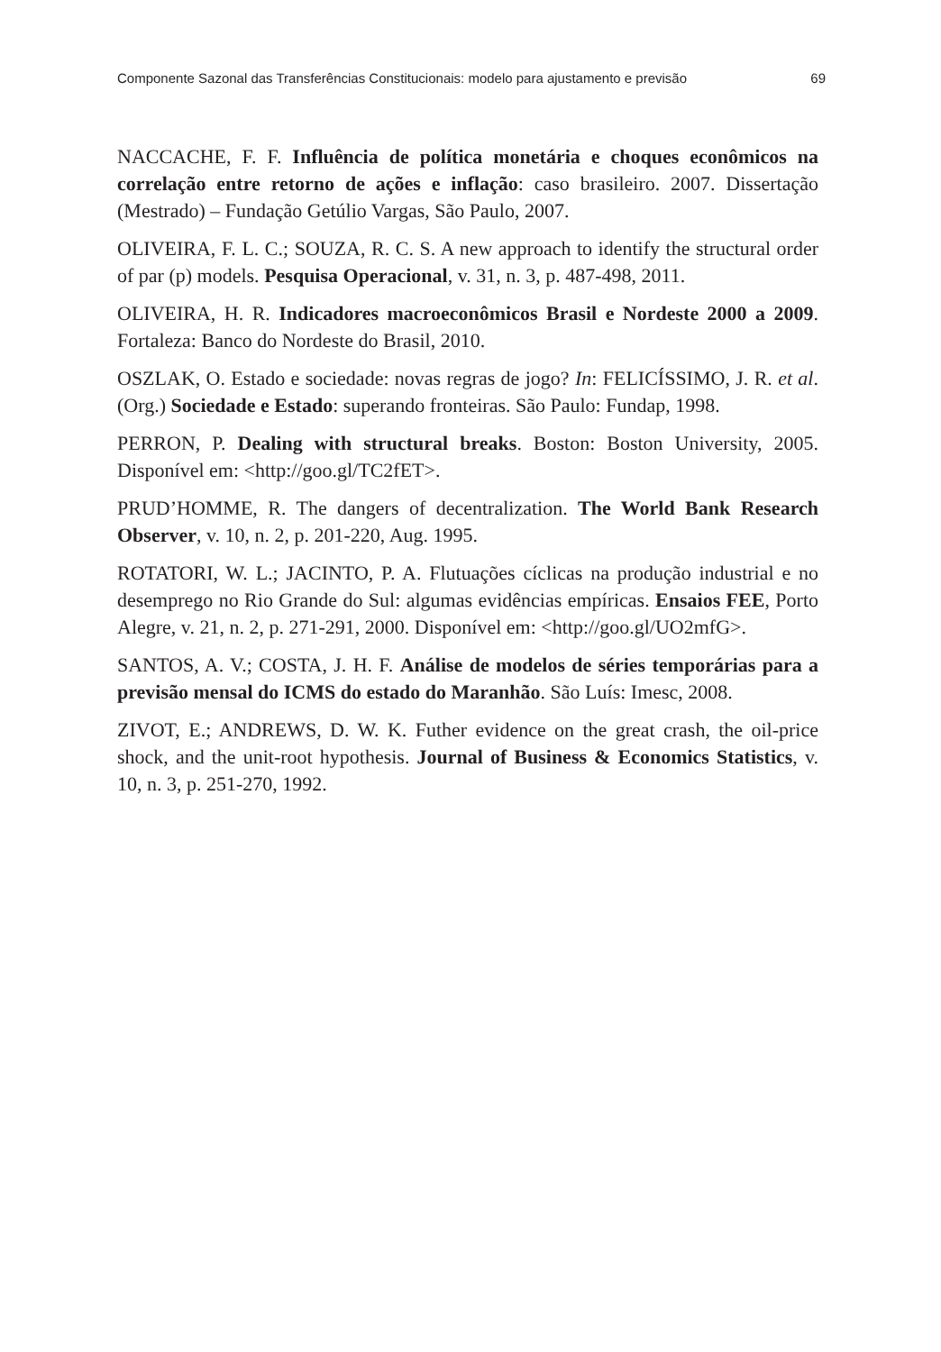Componente Sazonal das Transferências Constitucionais: modelo para ajustamento e previsão 69
NACCACHE, F. F. Influência de política monetária e choques econômicos na correlação entre retorno de ações e inflação: caso brasileiro. 2007. Dissertação (Mestrado) – Fundação Getúlio Vargas, São Paulo, 2007.
OLIVEIRA, F. L. C.; SOUZA, R. C. S. A new approach to identify the structural order of par (p) models. Pesquisa Operacional, v. 31, n. 3, p. 487-498, 2011.
OLIVEIRA, H. R. Indicadores macroeconômicos Brasil e Nordeste 2000 a 2009. Fortaleza: Banco do Nordeste do Brasil, 2010.
OSZLAK, O. Estado e sociedade: novas regras de jogo? In: FELICÍSSIMO, J. R. et al. (Org.) Sociedade e Estado: superando fronteiras. São Paulo: Fundap, 1998.
PERRON, P. Dealing with structural breaks. Boston: Boston University, 2005. Disponível em: <http://goo.gl/TC2fET>.
PRUD’HOMME, R. The dangers of decentralization. The World Bank Research Observer, v. 10, n. 2, p. 201-220, Aug. 1995.
ROTATORI, W. L.; JACINTO, P. A. Flutuações cíclicas na produção industrial e no desemprego no Rio Grande do Sul: algumas evidências empíricas. Ensaios FEE, Porto Alegre, v. 21, n. 2, p. 271-291, 2000. Disponível em: <http://goo.gl/UO2mfG>.
SANTOS, A. V.; COSTA, J. H. F. Análise de modelos de séries temporárias para a previsão mensal do ICMS do estado do Maranhão. São Luís: Imesc, 2008.
ZIVOT, E.; ANDREWS, D. W. K. Futher evidence on the great crash, the oil-price shock, and the unit-root hypothesis. Journal of Business & Economics Statistics, v. 10, n. 3, p. 251-270, 1992.